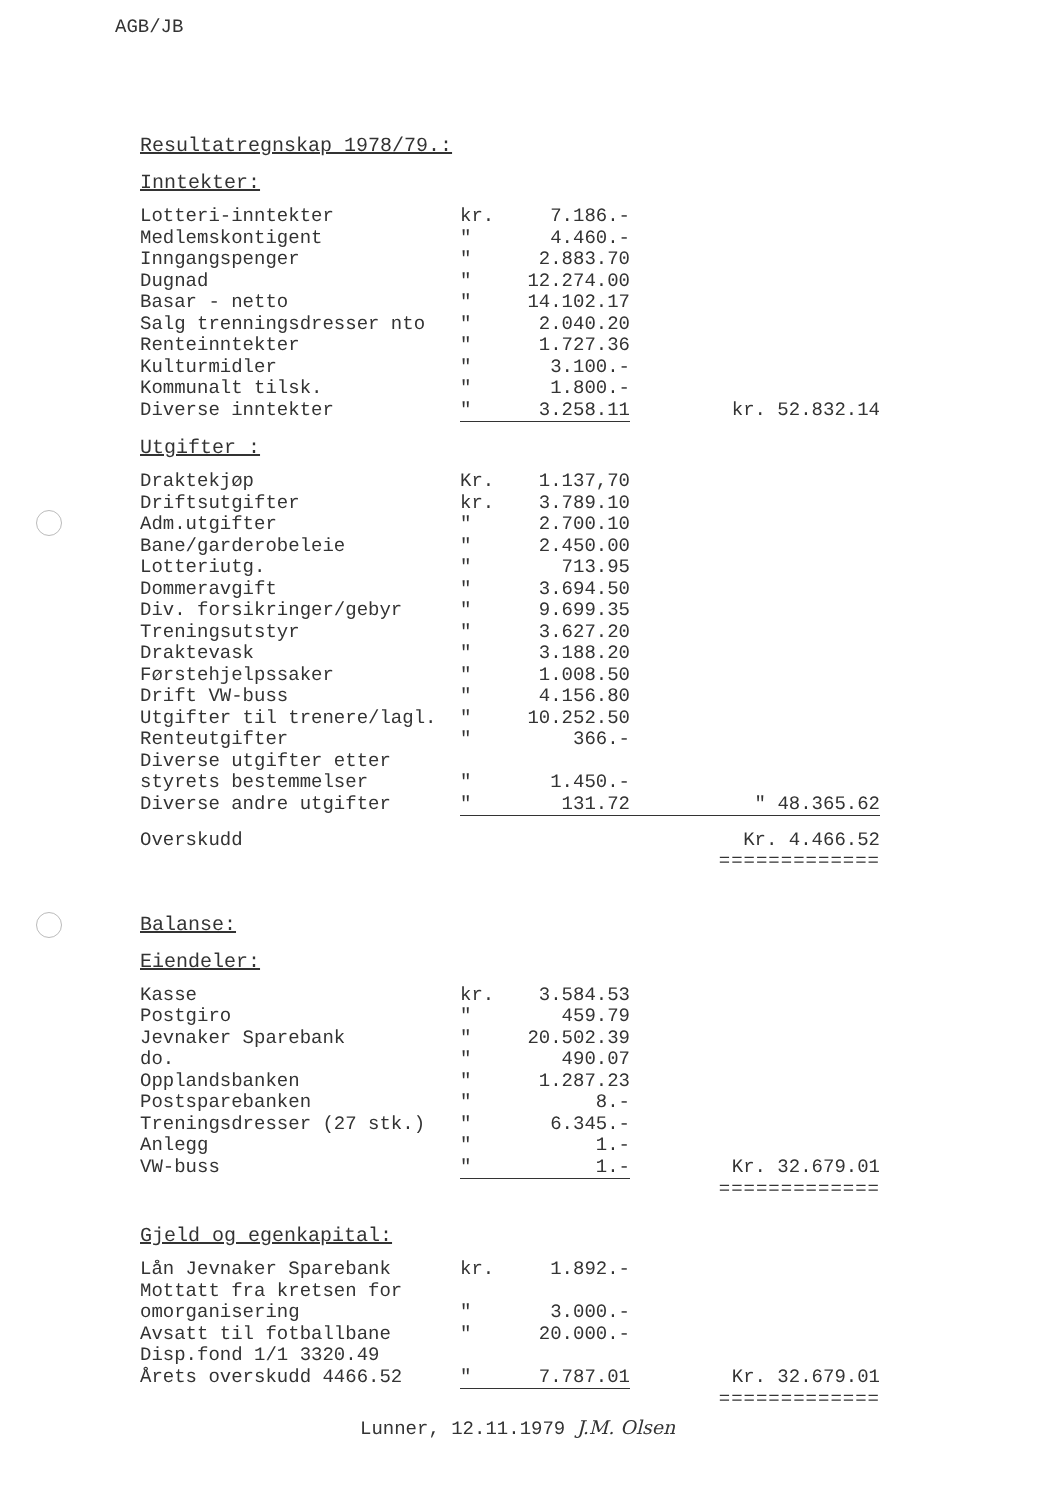AGB/JB
Resultatregnskap 1978/79.:
Inntekter:
| Lotteri-inntekter | kr. | 7.186.- | |
| Medlemskontigent | " | 4.460.- | |
| Inngangspenger | " | 2.883.70 | |
| Dugnad | " | 12.274.00 | |
| Basar - netto | " | 14.102.17 | |
| Salg trenningsdresser nto | " | 2.040.20 | |
| Renteinntekter | " | 1.727.36 | |
| Kulturmidler | " | 3.100.- | |
| Kommunalt tilsk. | " | 1.800.- | |
| Diverse inntekter | " | 3.258.11 | kr. 52.832.14 |
Utgifter :
| Draktekjøp | Kr. | 1.137,70 | |
| Driftsutgifter | kr. | 3.789.10 | |
| Adm.utgifter | " | 2.700.10 | |
| Bane/garderobeleie | " | 2.450.00 | |
| Lotteriutg. | " | 713.95 | |
| Dommeravgift | " | 3.694.50 | |
| Div. forsikringer/gebyr | " | 9.699.35 | |
| Treningsutstyr | " | 3.627.20 | |
| Draktevask | " | 3.188.20 | |
| Førstehjelpssaker | " | 1.008.50 | |
| Drift VW-buss | " | 4.156.80 | |
| Utgifter til trenere/lagl. | " | 10.252.50 | |
| Renteutgifter | " | 366.- | |
| Diverse utgifter etter | | | |
| styrets bestemmelser | " | 1.450.- | |
| Diverse andre utgifter | " | 131.72 | " 48.365.62 |
| Overskudd | | | Kr. 4.466.52 |
| | | | ============= |
Balanse:
Eiendeler:
| Kasse | kr. | 3.584.53 | |
| Postgiro | " | 459.79 | |
| Jevnaker Sparebank | " | 20.502.39 | |
| do. | " | 490.07 | |
| Opplandsbanken | " | 1.287.23 | |
| Postsparebanken | " | 8.- | |
| Treningsdresser (27 stk.) | " | 6.345.- | |
| Anlegg | " | 1.- | |
| VW-buss | " | 1.- | Kr. 32.679.01 |
| | | | ============= |
Gjeld og egenkapital:
| Lån Jevnaker Sparebank | kr. | 1.892.- | |
| Mottatt fra kretsen for | | | |
| omorganisering | " | 3.000.- | |
| Avsatt til fotballbane | " | 20.000.- | |
| Disp.fond 1/1 3320.49 | | | |
| Årets overskudd 4466.52 | " | 7.787.01 | Kr. 32.679.01 |
| | | | ============= |
Lunner, 12.11.1979 J.M. Olsen